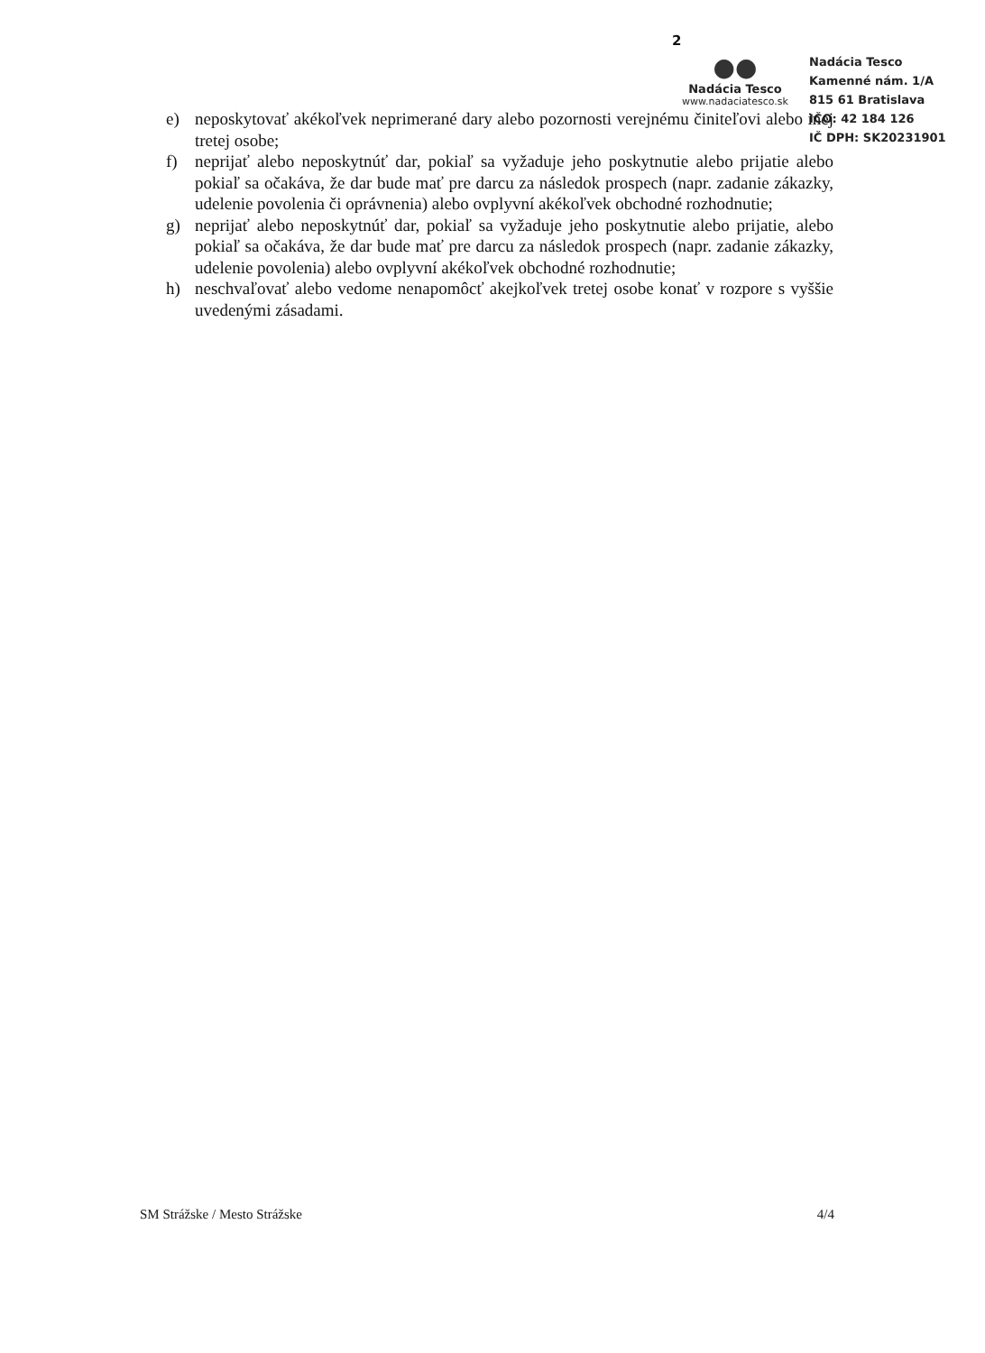2
●●
Nadácia Tesco
www.nadaciatesco.sk
Nadácia Tesco
Kamenné nám. 1/A
815 61 Bratislava
IČO: 42 184 126
IČ DPH: SK20231901
e) neposkytovať akékoľvek neprimerané dary alebo pozornosti verejnému činiteľovi alebo inej tretej osobe;
f) neprijať alebo neposkytnúť dar, pokiaľ sa vyžaduje jeho poskytnutie alebo prijatie alebo pokiaľ sa očakáva, že dar bude mať pre darcu za následok prospech (napr. zadanie zákazky, udelenie povolenia či oprávnenia) alebo ovplyvní akékoľvek obchodné rozhodnutie;
g) neprijať alebo neposkytnúť dar, pokiaľ sa vyžaduje jeho poskytnutie alebo prijatie, alebo pokiaľ sa očakáva, že dar bude mať pre darcu za následok prospech (napr. zadanie zákazky, udelenie povolenia) alebo ovplyvní akékoľvek obchodné rozhodnutie;
h) neschvaľovať alebo vedome nenapomôcť akejkoľvek tretej osobe konať v rozpore s vyššie uvedenými zásadami.
SM Strážske / Mesto Strážske 4/4